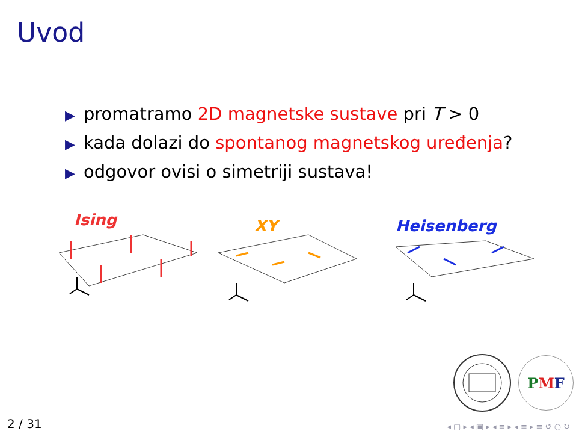Uvod
▶ promatramo 2D magnetske sustave pri T > 0
▶ kada dolazi do spontanog magnetskog uređenja?
▶ odgovor ovisi o simetriji sustava!
Ising
XY
Heisenberg
P M F
2 / 31
◂ ▢ ▸ ◂ ▣ ▸ ◂ ≡ ▸ ◂ ≡ ▸ ≡ ↺ ○ ↻